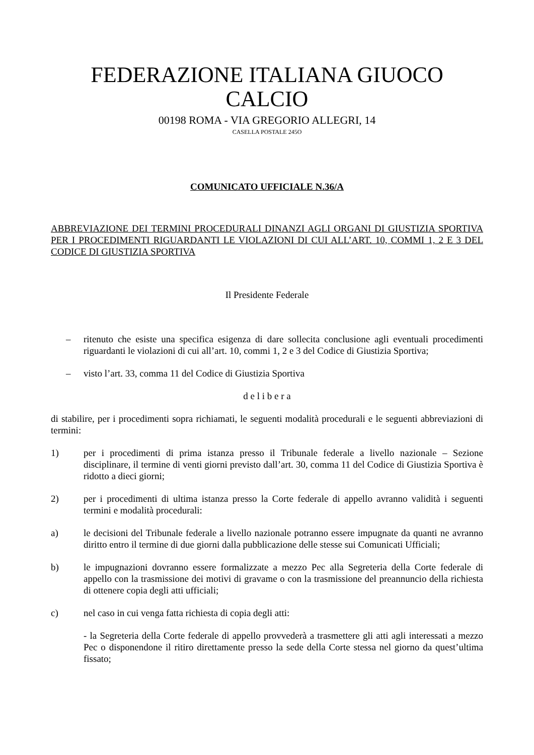FEDERAZIONE ITALIANA GIUOCO CALCIO
00198 ROMA - VIA GREGORIO ALLEGRI, 14
CASELLA POSTALE 245O
COMUNICATO UFFICIALE N.36/A
ABBREVIAZIONE DEI TERMINI PROCEDURALI DINANZI AGLI ORGANI DI GIUSTIZIA SPORTIVA PER I PROCEDIMENTI RIGUARDANTI LE VIOLAZIONI DI CUI ALL’ART. 10, COMMI 1, 2 E 3 DEL CODICE DI GIUSTIZIA SPORTIVA
Il Presidente Federale
– ritenuto che esiste una specifica esigenza di dare sollecita conclusione agli eventuali procedimenti riguardanti le violazioni di cui all’art. 10, commi 1, 2 e 3 del Codice di Giustizia Sportiva;
– visto l’art. 33, comma 11 del Codice di Giustizia Sportiva
d e l i b e r a
di stabilire, per i procedimenti sopra richiamati, le seguenti modalità procedurali e le seguenti abbreviazioni di termini:
1) per i procedimenti di prima istanza presso il Tribunale federale a livello nazionale – Sezione disciplinare, il termine di venti giorni previsto dall’art. 30, comma 11 del Codice di Giustizia Sportiva è ridotto a dieci giorni;
2) per i procedimenti di ultima istanza presso la Corte federale di appello avranno validità i seguenti termini e modalità procedurali:
a) le decisioni del Tribunale federale a livello nazionale potranno essere impugnate da quanti ne avranno diritto entro il termine di due giorni dalla pubblicazione delle stesse sui Comunicati Ufficiali;
b) le impugnazioni dovranno essere formalizzate a mezzo Pec alla Segreteria della Corte federale di appello con la trasmissione dei motivi di gravame o con la trasmissione del preannuncio della richiesta di ottenere copia degli atti ufficiali;
c) nel caso in cui venga fatta richiesta di copia degli atti:
- la Segreteria della Corte federale di appello provvederà a trasmettere gli atti agli interessati a mezzo Pec o disponendone il ritiro direttamente presso la sede della Corte stessa nel giorno da quest’ultima fissato;